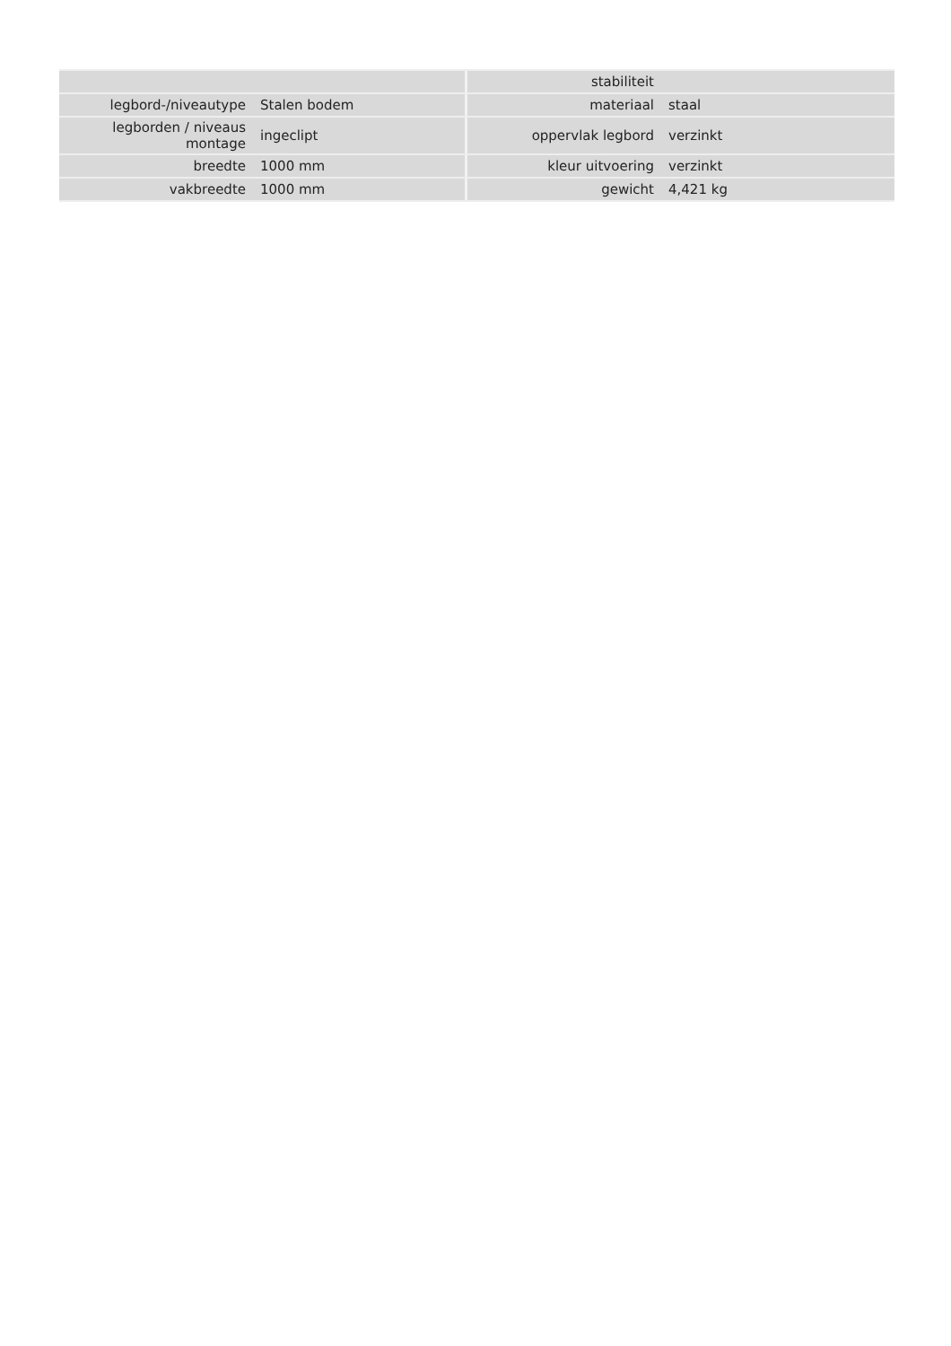| | | stabiliteit | |
| legbord-/niveautype | Stalen bodem | materiaal | staal |
| legborden / niveaus montage | ingeclipt | oppervlak legbord | verzinkt |
| breedte | 1000 mm | kleur uitvoering | verzinkt |
| vakbreedte | 1000 mm | gewicht | 4,421 kg |